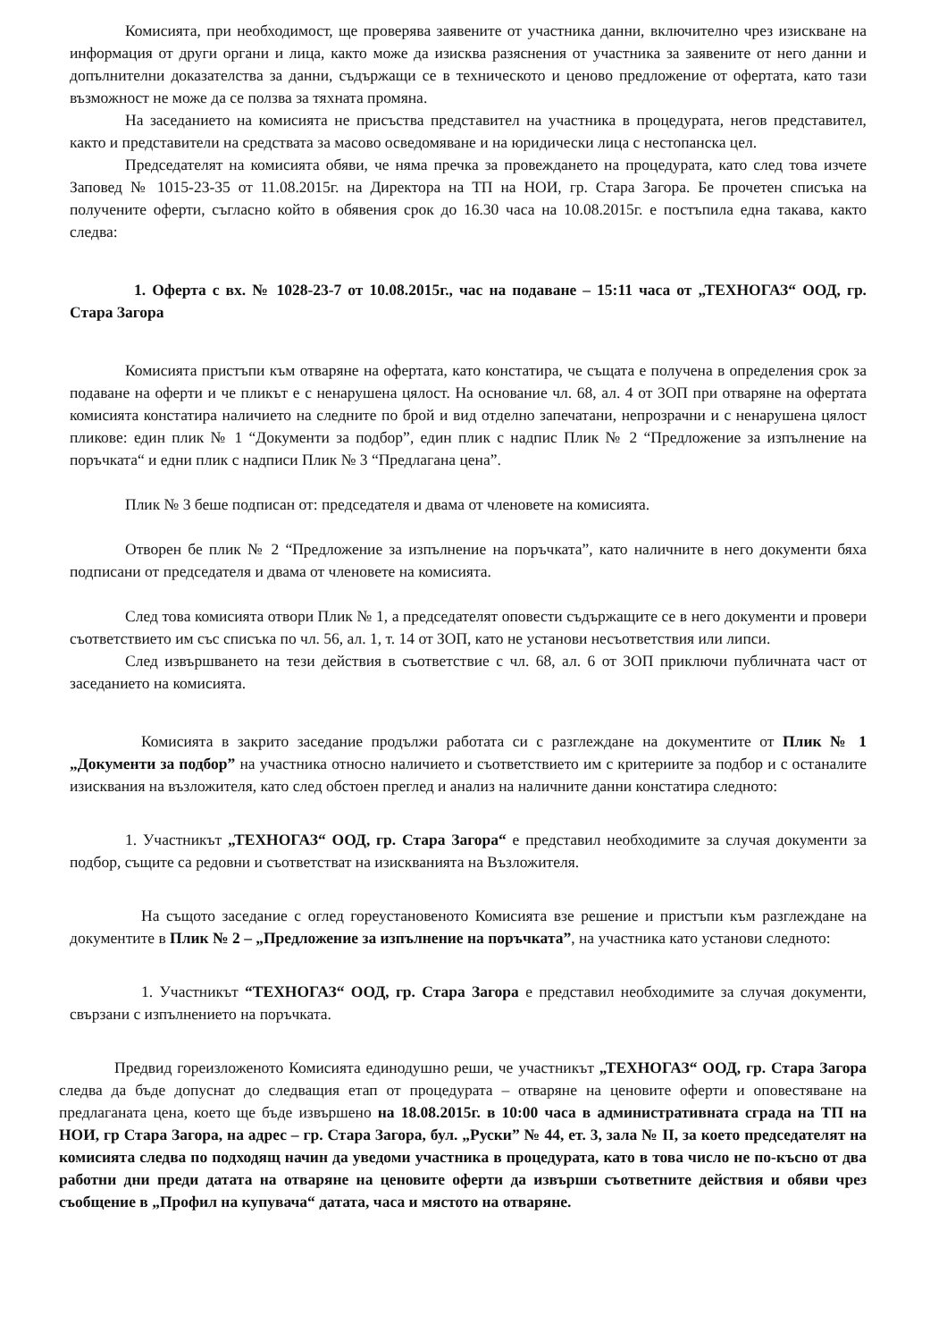Комисията, при необходимост, ще проверява заявените от участника данни, включително чрез изискване на информация от други органи и лица, както може да изисква разяснения от участника за заявените от него данни и допълнителни доказателства за данни, съдържащи се в техническото и ценово предложение от офертата, като тази възможност не може да се ползва за тяхната промяна.
На заседанието на комисията не присъства представител на участника в процедурата, негов представител, както и представители на средствата за масово осведомяване и на юридически лица с нестопанска цел.
Председателят на комисията обяви, че няма пречка за провеждането на процедурата, като след това изчете Заповед № 1015-23-35 от 11.08.2015г. на Директора на ТП на НОИ, гр. Стара Загора. Бе прочетен списъка на получените оферти, съгласно който в обявения срок до 16.30 часа на 10.08.2015г. е постъпила една такава, както следва:
1. Оферта с вх. № 1028-23-7 от 10.08.2015г., час на подаване – 15:11 часа от „ТЕХНОГАЗ“ ООД, гр. Стара Загора
Комисията пристъпи към отваряне на офертата, като констатира, че същата е получена в определения срок за подаване на оферти и че пликът е с ненарушена цялост. На основание чл. 68, ал. 4 от ЗОП при отваряне на офертата комисията констатира наличието на следните по брой и вид отделно запечатани, непрозрачни и с ненарушена цялост пликове: един плик № 1 “Документи за подбор”, един плик с надпис Плик № 2 “Предложение за изпълнение на поръчката“ и едни плик с надписи Плик № 3 “Предлагана цена”.
Плик № 3 беше подписан от: председателя и двама от членовете на комисията.
Отворен бе плик № 2 “Предложение за изпълнение на поръчката”, като наличните в него документи бяха подписани от председателя и двама от членовете на комисията.
След това комисията отвори Плик № 1, а председателят оповести съдържащите се в него документи и провери съответствието им със списъка по чл. 56, ал. 1, т. 14 от ЗОП, като не установи несъответствия или липси.
След извършването на тези действия в съответствие с чл. 68, ал. 6 от ЗОП приключи публичната част от заседанието на комисията.
Комисията в закрито заседание продължи работата си с разглеждане на документите от Плик № 1 „Документи за подбор” на участника относно наличието и съответствието им с критериите за подбор и с останалите изисквания на възложителя, като след обстоен преглед и анализ на наличните данни констатира следното:
1. Участникът „ТЕХНОГАЗ“ ООД, гр. Стара Загора“ е представил необходимите за случая документи за подбор, същите са редовни и съответстват на изискванията на Възложителя.
На същото заседание с оглед гореустановеното Комисията взе решение и пристъпи към разглеждане на документите в Плик № 2 – „Предложение за изпълнение на поръчката”, на участника като установи следното:
1. Участникът “ТЕХНОГАЗ“ ООД, гр. Стара Загора е представил необходимите за случая документи, свързани с изпълнението на поръчката.
Предвид гореизложеното Комисията единодушно реши, че участникът „ТЕХНОГАЗ“ ООД, гр. Стара Загора следва да бъде допуснат до следващия етап от процедурата – отваряне на ценовите оферти и оповестяване на предлаганата цена, което ще бъде извършено на 18.08.2015г. в 10:00 часа в административната сграда на ТП на НОИ, гр Стара Загора, на адрес – гр. Стара Загора, бул. „Руски” № 44, ет. 3, зала № II, за което председателят на комисията следва по подходящ начин да уведоми участника в процедурата, като в това число не по-късно от два работни дни преди датата на отваряне на ценовите оферти да извърши съответните действия и обяви чрез съобщение в „Профил на купувача“ датата, часа и мястото на отваряне.